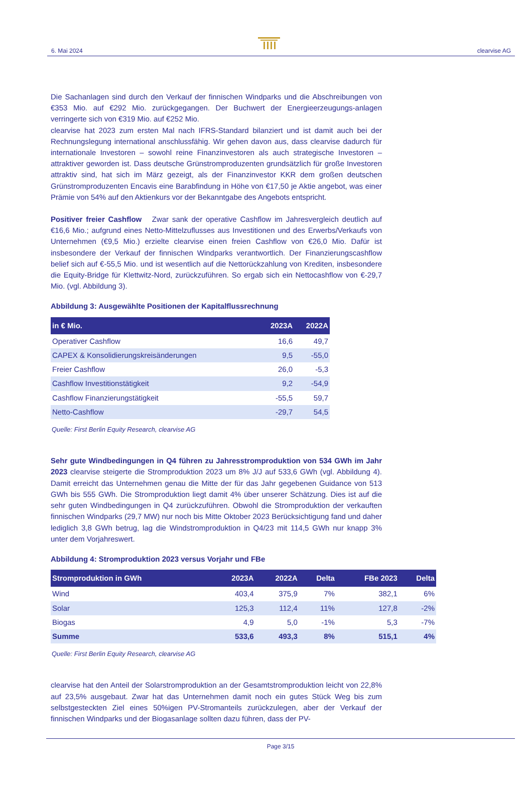6. Mai 2024 clearvise AG
Die Sachanlagen sind durch den Verkauf der finnischen Windparks und die Abschreibungen von €353 Mio. auf €292 Mio. zurückgegangen. Der Buchwert der Energieerzeugungs-anlagen verringerte sich von €319 Mio. auf €252 Mio.
clearvise hat 2023 zum ersten Mal nach IFRS-Standard bilanziert und ist damit auch bei der Rechnungslegung international anschlussfähig. Wir gehen davon aus, dass clearvise dadurch für internationale Investoren – sowohl reine Finanzinvestoren als auch strategische Investoren – attraktiver geworden ist. Dass deutsche Grünstromproduzenten grundsätzlich für große Investoren attraktiv sind, hat sich im März gezeigt, als der Finanzinvestor KKR dem großen deutschen Grünstromproduzenten Encavis eine Barabfindung in Höhe von €17,50 je Aktie angebot, was einer Prämie von 54% auf den Aktienkurs vor der Bekanntgabe des Angebots entspricht.
Positiver freier Cashflow Zwar sank der operative Cashflow im Jahresvergleich deutlich auf €16,6 Mio.; aufgrund eines Netto-Mittelzuflusses aus Investitionen und des Erwerbs/Verkaufs von Unternehmen (€9,5 Mio.) erzielte clearvise einen freien Cashflow von €26,0 Mio. Dafür ist insbesondere der Verkauf der finnischen Windparks verantwortlich. Der Finanzierungscashflow belief sich auf €-55,5 Mio. und ist wesentlich auf die Nettorückzahlung von Krediten, insbesondere die Equity-Bridge für Klettwitz-Nord, zurückzuführen. So ergab sich ein Nettocashflow von €-29,7 Mio. (vgl. Abbildung 3).
Abbildung 3: Ausgewählte Positionen der Kapitalflussrechnung
| in € Mio. | 2023A | 2022A |
| --- | --- | --- |
| Operativer Cashflow | 16,6 | 49,7 |
| CAPEX & Konsolidierungskreisänderungen | 9,5 | -55,0 |
| Freier Cashflow | 26,0 | -5,3 |
| Cashflow Investitionstätigkeit | 9,2 | -54,9 |
| Cashflow Finanzierungstätigkeit | -55,5 | 59,7 |
| Netto-Cashflow | -29,7 | 54,5 |
Quelle: First Berlin Equity Research, clearvise AG
Sehr gute Windbedingungen in Q4 führen zu Jahresstromproduktion von 534 GWh im Jahr 2023 clearvise steigerte die Stromproduktion 2023 um 8% J/J auf 533,6 GWh (vgl. Abbildung 4). Damit erreicht das Unternehmen genau die Mitte der für das Jahr gegebenen Guidance von 513 GWh bis 555 GWh. Die Stromproduktion liegt damit 4% über unserer Schätzung. Dies ist auf die sehr guten Windbedingungen in Q4 zurückzuführen. Obwohl die Stromproduktion der verkauften finnischen Windparks (29,7 MW) nur noch bis Mitte Oktober 2023 Berücksichtigung fand und daher lediglich 3,8 GWh betrug, lag die Windstromproduktion in Q4/23 mit 114,5 GWh nur knapp 3% unter dem Vorjahreswert.
Abbildung 4: Stromproduktion 2023 versus Vorjahr und FBe
| Stromproduktion in GWh | 2023A | 2022A | Delta | FBe 2023 | Delta |
| --- | --- | --- | --- | --- | --- |
| Wind | 403,4 | 375,9 | 7% | 382,1 | 6% |
| Solar | 125,3 | 112,4 | 11% | 127,8 | -2% |
| Biogas | 4,9 | 5,0 | -1% | 5,3 | -7% |
| Summe | 533,6 | 493,3 | 8% | 515,1 | 4% |
Quelle: First Berlin Equity Research, clearvise AG
clearvise hat den Anteil der Solarstromproduktion an der Gesamtstromproduktion leicht von 22,8% auf 23,5% ausgebaut. Zwar hat das Unternehmen damit noch ein gutes Stück Weg bis zum selbstgesteckten Ziel eines 50%igen PV-Stromanteils zurückzulegen, aber der Verkauf der finnischen Windparks und der Biogasanlage sollten dazu führen, dass der PV-
Page 3/15